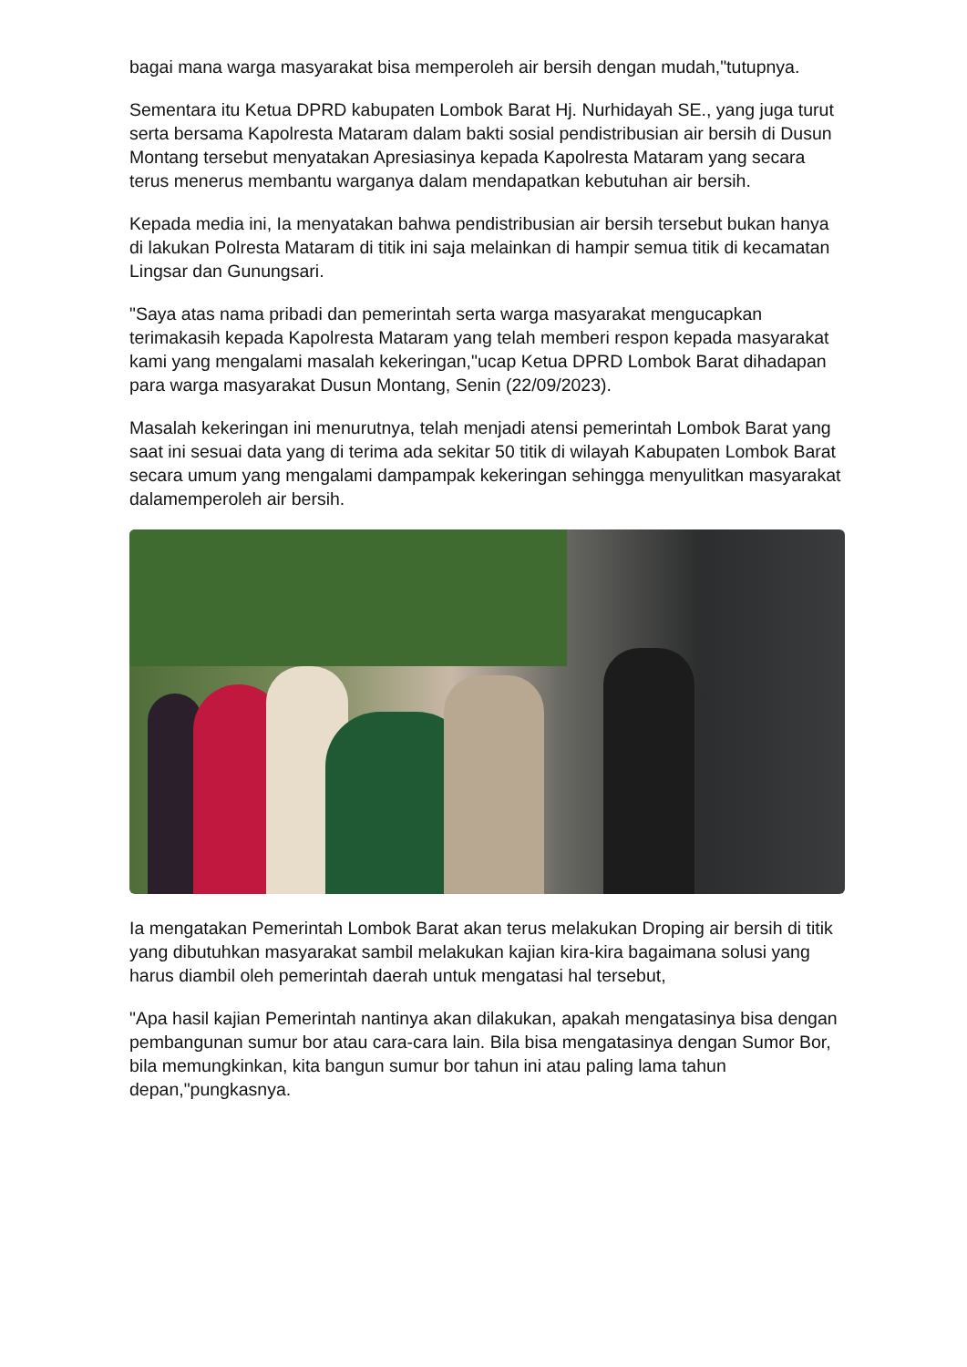bagai mana warga masyarakat bisa memperoleh air bersih dengan mudah,"tutupnya.
Sementara itu Ketua DPRD kabupaten Lombok Barat Hj. Nurhidayah SE., yang juga turut serta bersama Kapolresta Mataram dalam bakti sosial pendistribusian air bersih di Dusun Montang tersebut menyatakan Apresiasinya kepada Kapolresta Mataram yang secara terus menerus membantu warganya dalam mendapatkan kebutuhan air bersih.
Kepada media ini, Ia menyatakan bahwa pendistribusian air bersih tersebut bukan hanya di lakukan Polresta Mataram di titik ini saja melainkan di hampir semua titik di kecamatan Lingsar dan Gunungsari.
"Saya atas nama pribadi dan pemerintah serta warga masyarakat mengucapkan terimakasih kepada Kapolresta Mataram yang telah memberi respon kepada masyarakat kami yang mengalami masalah kekeringan,"ucap Ketua DPRD Lombok Barat dihadapan para warga masyarakat Dusun Montang, Senin (22/09/2023).
Masalah kekeringan ini menurutnya, telah menjadi atensi pemerintah Lombok Barat yang saat ini sesuai data yang di terima ada sekitar 50 titik di wilayah Kabupaten Lombok Barat secara umum yang mengalami dampampak kekeringan sehingga menyulitkan masyarakat dalamemperoleh air bersih.
Ia mengatakan Pemerintah Lombok Barat akan terus melakukan Droping air bersih di titik yang dibutuhkan masyarakat sambil melakukan kajian kira-kira bagaimana solusi yang harus diambil oleh pemerintah daerah untuk mengatasi hal tersebut,
"Apa hasil kajian Pemerintah nantinya akan dilakukan, apakah mengatasinya bisa dengan pembangunan sumur bor atau cara-cara lain. Bila bisa mengatasinya dengan Sumor Bor, bila memungkinkan, kita bangun sumur bor tahun ini atau paling lama tahun depan,"pungkasnya.